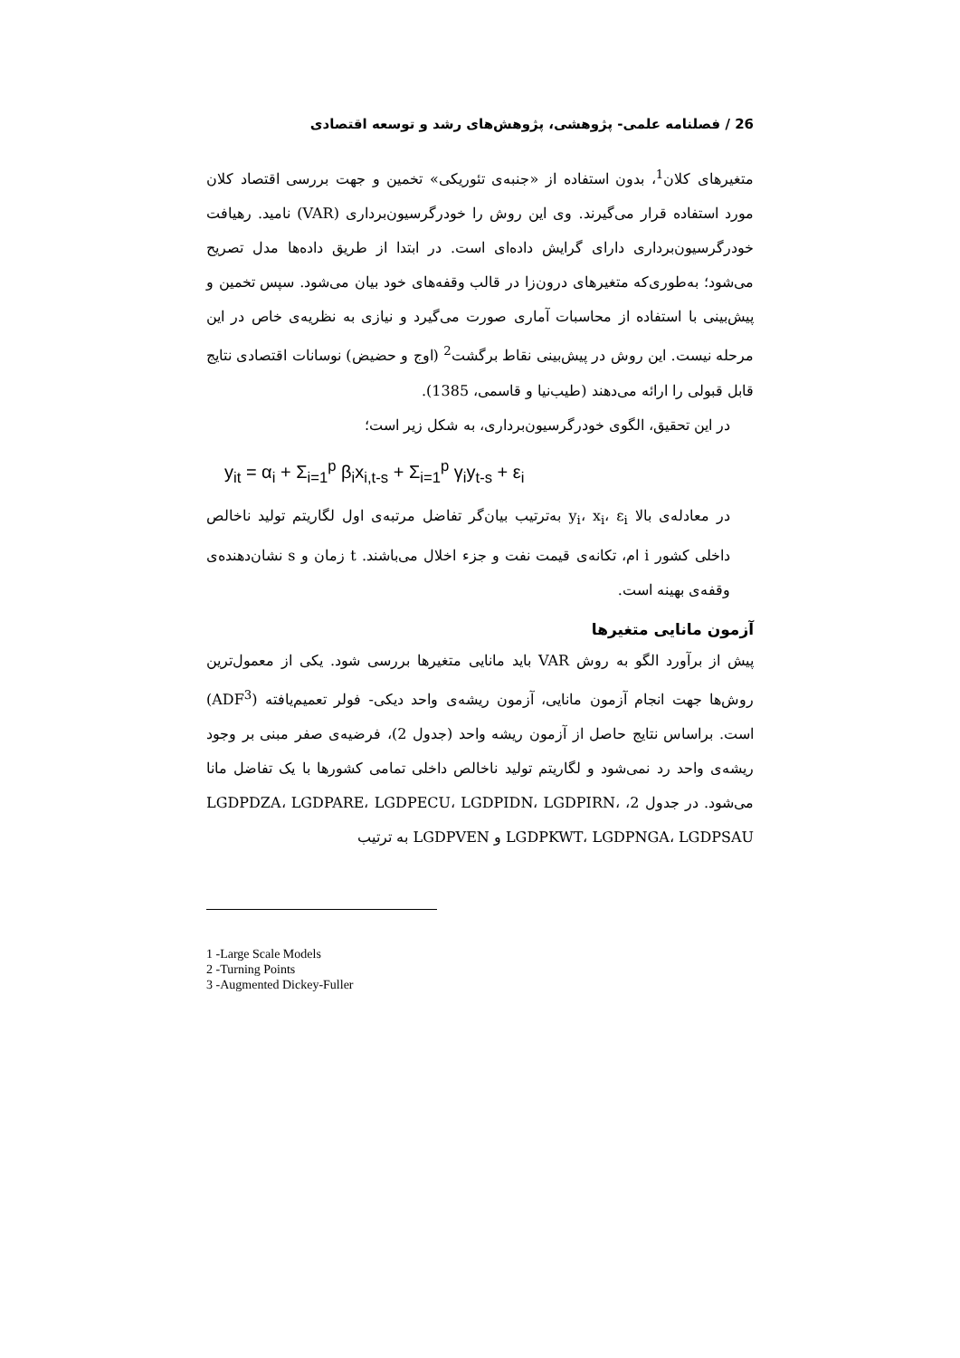26 / فصلنامه علمی- پژوهشی، پژوهش‌های رشد و توسعه اقتصادی
متغیرهای کلان<sup>1</sup>، بدون استفاده از «جنبه‌ی تئوریکی» تخمین و جهت بررسی اقتصاد کلان مورد استفاده قرار می‌گیرند. وی این روش را خودرگرسیون‌برداری (VAR) نامید. رهیافت خودرگرسیون‌برداری دارای گرایش داده‌ای است. در ابتدا از طریق داده‌ها مدل تصریح می‌شود؛ به‌طوری‌که متغیرهای درون‌زا در قالب وقفه‌های خود بیان می‌شود. سپس تخمین و پیش‌بینی با استفاده از محاسبات آماری صورت می‌گیرد و نیازی به نظریه‌ی خاص در این مرحله نیست. این روش در پیش‌بینی نقاط برگشت<sup>2</sup> (اوج و حضیض) نوسانات اقتصادی نتایج قابل قبولی را ارائه می‌دهند (طیب‌نیا و قاسمی، 1385).
در این تحقیق، الگوی خودرگرسیون‌برداری، به شکل زیر است؛
y<sub>it</sub> = α<sub>i</sub> + Σ<sub>i=1</sub><sup>p</sup> β<sub>i</sub>x<sub>i,t-s</sub> + Σ<sub>i=1</sub><sup>p</sup> γ<sub>i</sub>y<sub>t-s</sub> + ε<sub>i</sub>
در معادله‌ی بالا y<sub>i</sub>، x<sub>i</sub>، ε<sub>i</sub> به‌ترتیب بیان‌گر تفاضل مرتبه‌ی اول لگاریتم تولید ناخالص داخلی کشور i ام، تکانه‌ی قیمت نفت و جزء اخلال می‌باشند. t زمان و s نشان‌دهنده‌ی وقفه‌ی بهینه است.
آزمون مانایی متغیرها
پیش از برآورد الگو به روش VAR باید مانایی متغیرها بررسی شود. یکی از معمول‌ترین روش‌ها جهت انجام آزمون مانایی، آزمون ریشه‌ی واحد دیکی- فولر تعمیم‌یافته (ADF<sup>3</sup>) است. براساس نتایج حاصل از آزمون ریشه واحد (جدول 2)، فرضیه‌ی صفر مبنی بر وجود ریشه‌ی واحد رد نمی‌شود و لگاریتم تولید ناخالص داخلی تمامی کشورها با یک تفاضل مانا می‌شود. در جدول 2، LGDPDZA، LGDPARE، LGDPECU، LGDPIDN، LGDPIRN، LGDPKWT، LGDPNGA، LGDPSAU و LGDPVEN به ترتیب
1 -Large Scale Models
2 -Turning Points
3 -Augmented Dickey-Fuller